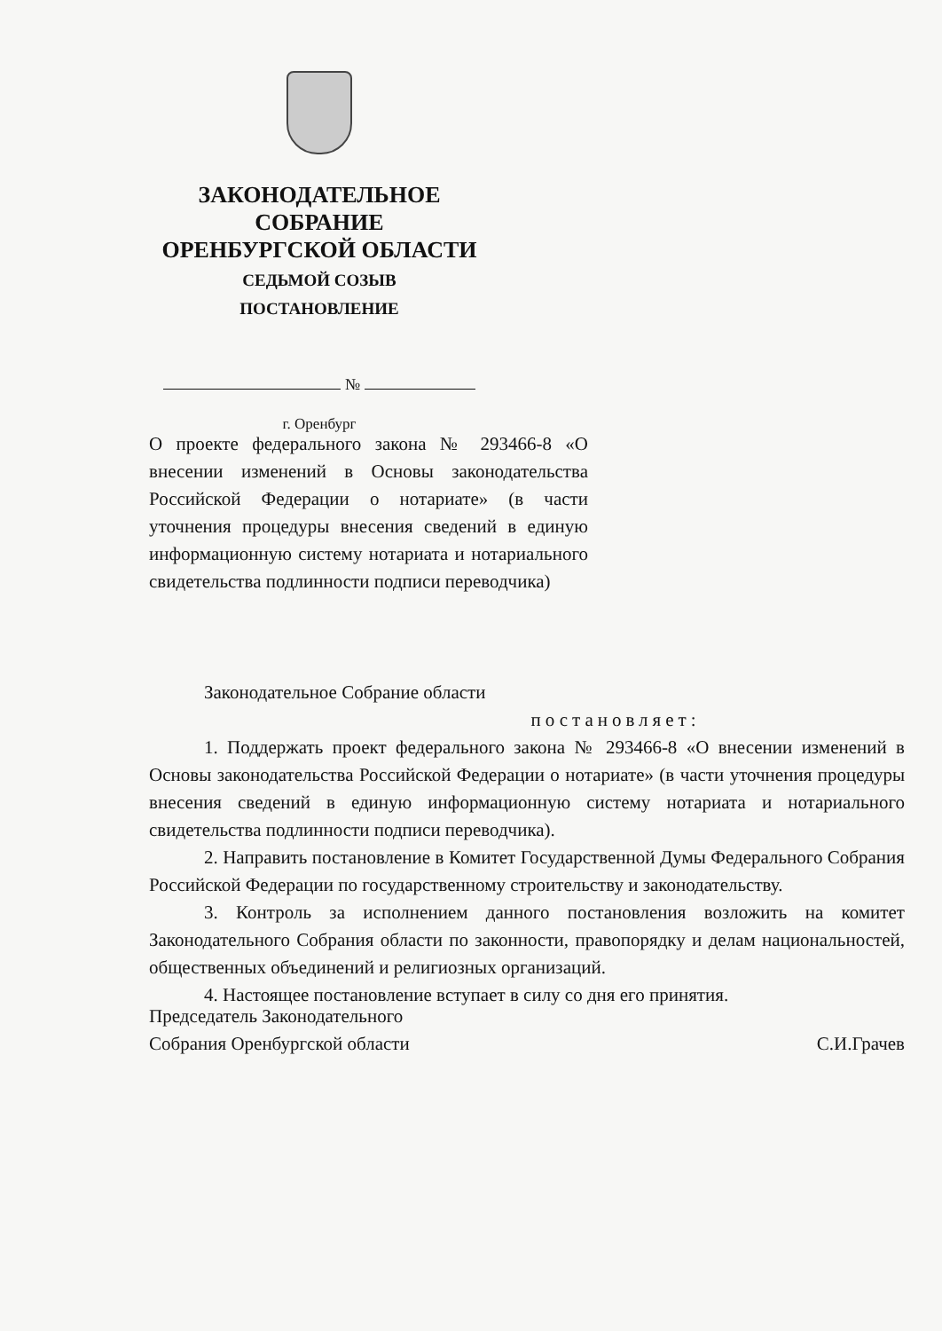ЗАКОНОДАТЕЛЬНОЕ
СОБРАНИЕ
ОРЕНБУРГСКОЙ ОБЛАСТИ
СЕДЬМОЙ СОЗЫВ
ПОСТАНОВЛЕНИЕ
№
г. Оренбург
О проекте федерального закона № 293466-8 «О внесении изменений в Основы законодательства Российской Федерации о нотариате» (в части уточнения процедуры внесения сведений в единую информационную систему нотариата и нотариального свидетельства подлинности подписи переводчика)
Законодательное Собрание области
постановляет:
1. Поддержать проект федерального закона № 293466-8 «О внесении изменений в Основы законодательства Российской Федерации о нотариате» (в части уточнения процедуры внесения сведений в единую информационную систему нотариата и нотариального свидетельства подлинности подписи переводчика).
2. Направить постановление в Комитет Государственной Думы Федерального Собрания Российской Федерации по государственному строительству и законодательству.
3. Контроль за исполнением данного постановления возложить на комитет Законодательного Собрания области по законности, правопорядку и делам национальностей, общественных объединений и религиозных организаций.
4. Настоящее постановление вступает в силу со дня его принятия.
Председатель Законодательного
Собрания Оренбургской области
С.И.Грачев